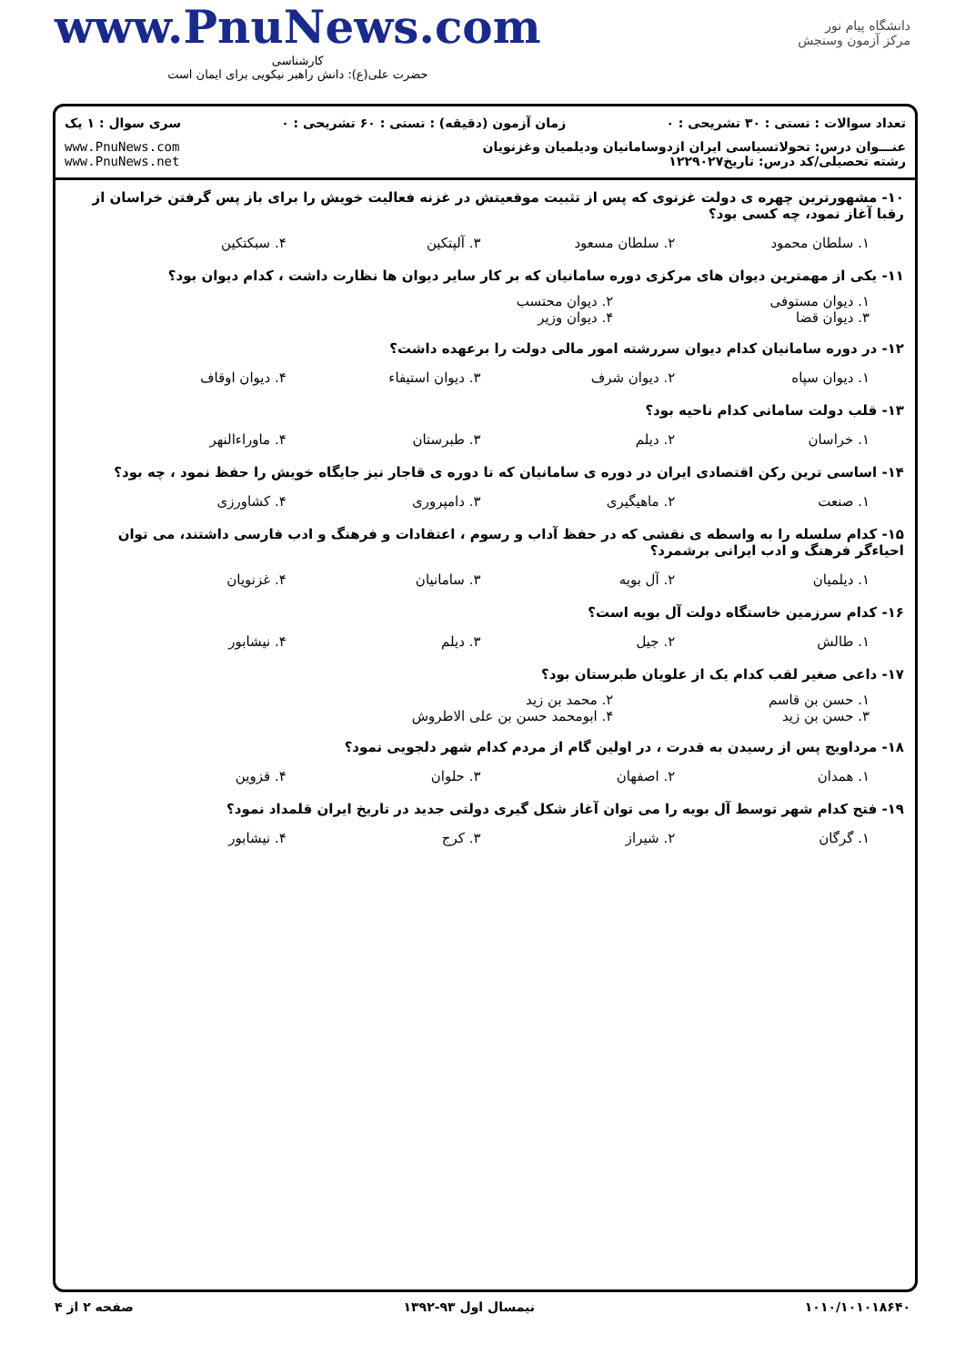دانشگاه پیام نور
مرکز آزمون وسنجش
www.PnuNews.com
کارشناسی
حضرت علی(ع): دانش راهبر نیکویی برای ایمان است
تعداد سوالات : تستی : ۳۰ تشریحی : ۰ زمان آزمون (دقیقه) : تستی : ۶۰ تشریحی : ۰ سری سوال : ۱ یک
عنـــوان درس: تحولاتسیاسی ایران ازدوسامانیان ودیلمیان وغزنویان
رشته تحصیلی/کد درس: تاریخ۱۲۲۹۰۲۷ www.PnuNews.com
www.PnuNews.net
۱۰- مشهورترین چهره ی دولت غزنوی که پس از تثبیت موقعیتش در غزنه فعالیت خویش را برای باز پس گرفتن خراسان از رقبا آغاز نمود، چه کسی بود؟
۱. سلطان محمود ۲. سلطان مسعود ۳. آلپتکین ۴. سبکتکین
۱۱- یکی از مهمترین دیوان های مرکزی دوره سامانیان که بر کار سایر دیوان ها نظارت داشت ، کدام دیوان بود؟
۱. دیوان مستوفی ۲. دیوان محتسب ۳. دیوان قضا ۴. دیوان وزیر
۱۲- در دوره سامانیان کدام دیوان سررشته امور مالی دولت را برعهده داشت؟
۱. دیوان سپاه ۲. دیوان شرف ۳. دیوان استیفاء ۴. دیوان اوقاف
۱۳- قلب دولت سامانی کدام ناحیه بود؟
۱. خراسان ۲. دیلم ۳. طبرستان ۴. ماوراءالنهر
۱۴- اساسی ترین رکن اقتصادی ایران در دوره ی سامانیان که تا دوره ی قاجار نیز جایگاه خویش را حفظ نمود ، چه بود؟
۱. صنعت ۲. ماهیگیری ۳. دامپروری ۴. کشاورزی
۱۵- کدام سلسله را به واسطه ی نقشی که در حفظ آداب و رسوم ، اعتقادات و فرهنگ و ادب فارسی داشتند، می توان احیاءگر فرهنگ و ادب ایرانی برشمرد؟
۱. دیلمیان ۲. آل بویه ۳. سامانیان ۴. غزنویان
۱۶- کدام سرزمین خاستگاه دولت آل بویه است؟
۱. طالش ۲. جیل ۳. دیلم ۴. نیشابور
۱۷- داعی صغیر لقب کدام یک از علویان طبرستان بود؟
۱. حسن بن قاسم ۲. محمد بن زید ۳. حسن بن زید ۴. ابومحمد حسن بن علی الاطروش
۱۸- مرداویج پس از رسیدن به قدرت ، در اولین گام از مردم کدام شهر دلجویی نمود؟
۱. همدان ۲. اصفهان ۳. حلوان ۴. قزوین
۱۹- فتح کدام شهر توسط آل بویه را می توان آغاز شکل گیری دولتی جدید در تاریخ ایران قلمداد نمود؟
۱. گرگان ۲. شیراز ۳. کرج ۴. نیشابور
۱۰۱۰/۱۰۱۰۱۸۶۴۰ نیمسال اول ۹۳-۱۳۹۲ صفحه ۲ از ۴